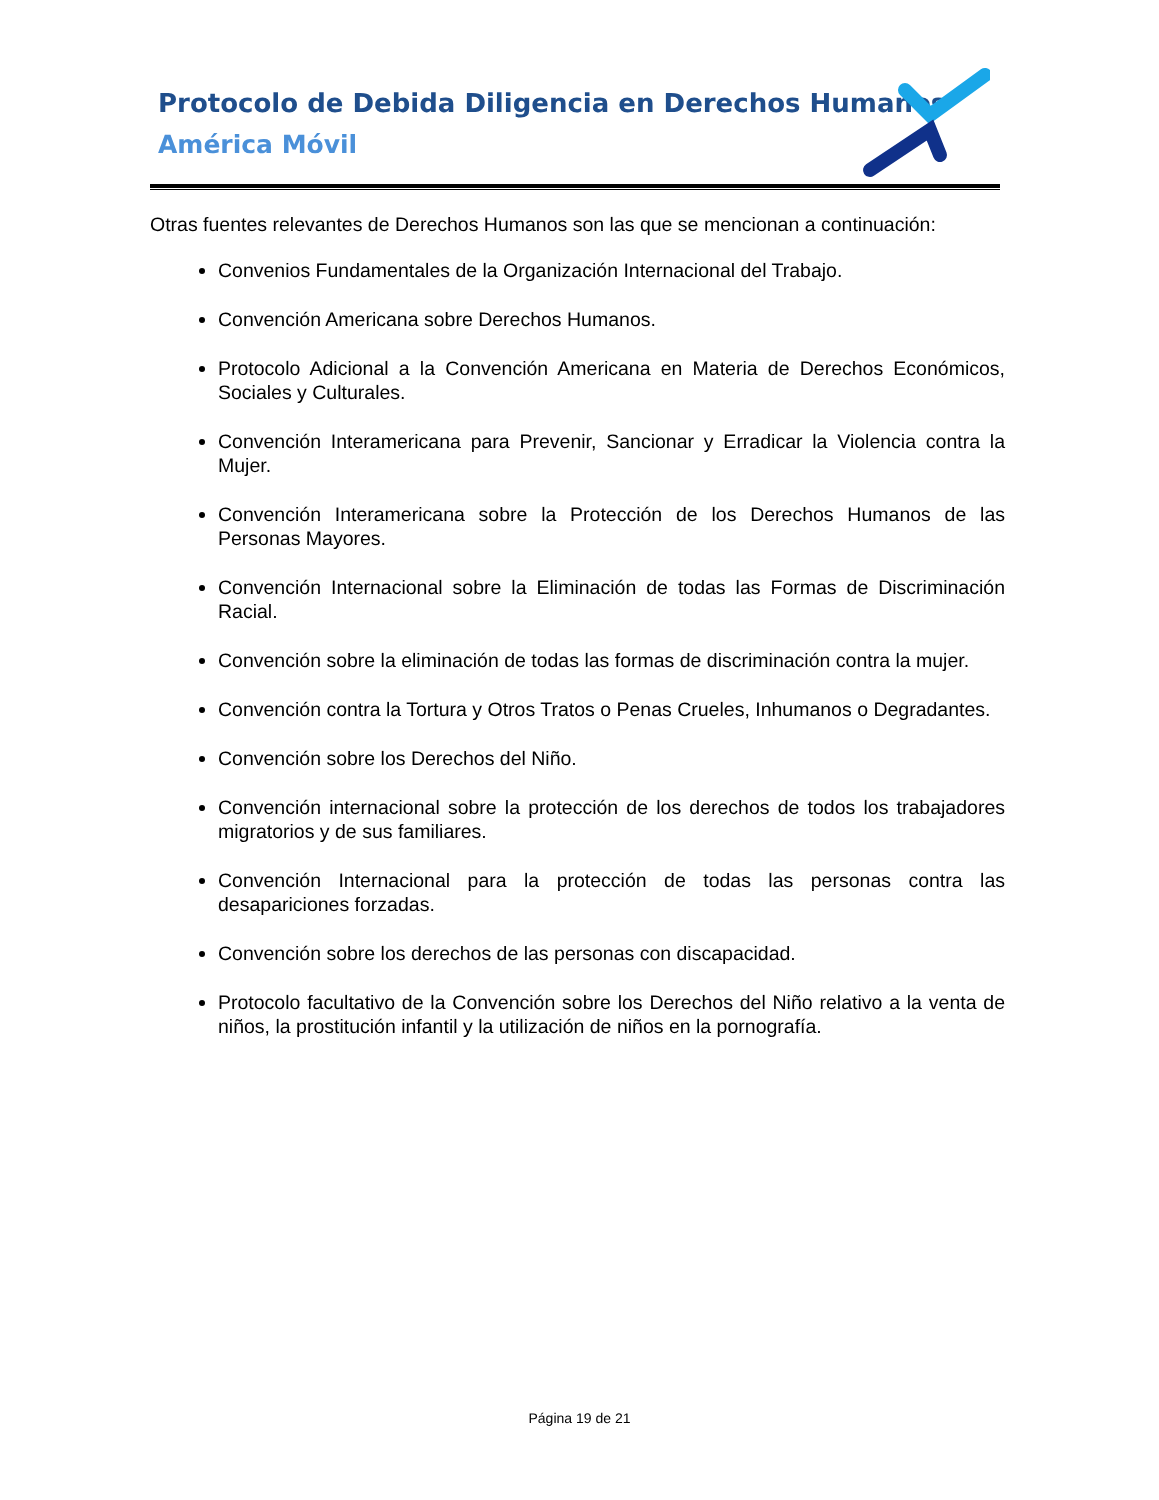Protocolo de Debida Diligencia en Derechos Humanos
América Móvil
Otras fuentes relevantes de Derechos Humanos son las que se mencionan a continuación:
Convenios Fundamentales de la Organización Internacional del Trabajo.
Convención Americana sobre Derechos Humanos.
Protocolo Adicional a la Convención Americana en Materia de Derechos Económicos, Sociales y Culturales.
Convención Interamericana para Prevenir, Sancionar y Erradicar la Violencia contra la Mujer.
Convención Interamericana sobre la Protección de los Derechos Humanos de las Personas Mayores.
Convención Internacional sobre la Eliminación de todas las Formas de Discriminación Racial.
Convención sobre la eliminación de todas las formas de discriminación contra la mujer.
Convención contra la Tortura y Otros Tratos o Penas Crueles, Inhumanos o Degradantes.
Convención sobre los Derechos del Niño.
Convención internacional sobre la protección de los derechos de todos los trabajadores migratorios y de sus familiares.
Convención Internacional para la protección de todas las personas contra las desapariciones forzadas.
Convención sobre los derechos de las personas con discapacidad.
Protocolo facultativo de la Convención sobre los Derechos del Niño relativo a la venta de niños, la prostitución infantil y la utilización de niños en la pornografía.
Página 19 de 21